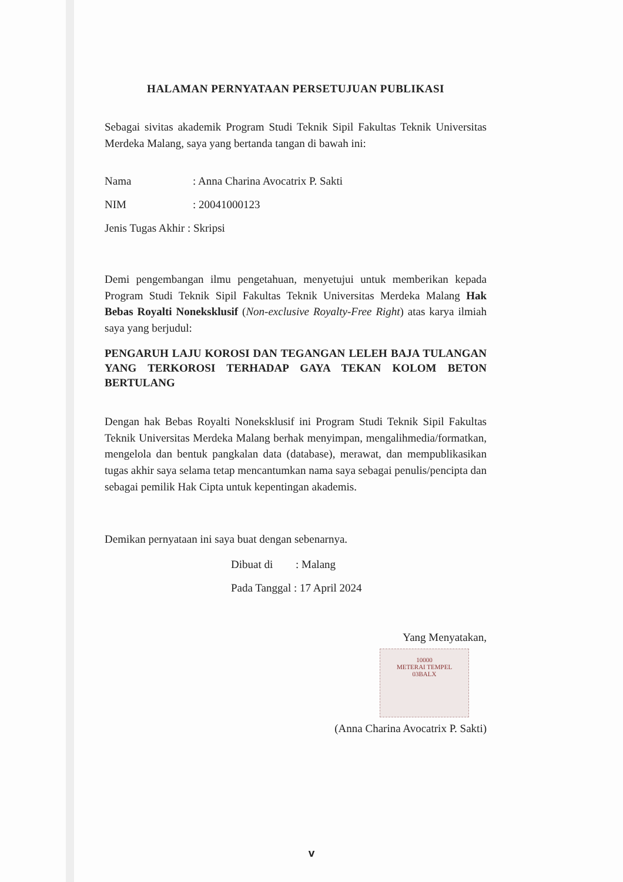HALAMAN PERNYATAAN PERSETUJUAN PUBLIKASI
Sebagai sivitas akademik Program Studi Teknik Sipil Fakultas Teknik Universitas Merdeka Malang, saya yang bertanda tangan di bawah ini:
Nama: Anna Charina Avocatrix P. Sakti
NIM: 20041000123
Jenis Tugas Akhir : Skripsi
Demi pengembangan ilmu pengetahuan, menyetujui untuk memberikan kepada Program Studi Teknik Sipil Fakultas Teknik Universitas Merdeka Malang Hak Bebas Royalti Noneksklusif (Non-exclusive Royalty-Free Right) atas karya ilmiah saya yang berjudul:
PENGARUH LAJU KOROSI DAN TEGANGAN LELEH BAJA TULANGAN YANG TERKOROSI TERHADAP GAYA TEKAN KOLOM BETON BERTULANG
Dengan hak Bebas Royalti Noneksklusif ini Program Studi Teknik Sipil Fakultas Teknik Universitas Merdeka Malang berhak menyimpan, mengalihmedia/formatkan, mengelola dan bentuk pangkalan data (database), merawat, dan mempublikasikan tugas akhir saya selama tetap mencantumkan nama saya sebagai penulis/pencipta dan sebagai pemilik Hak Cipta untuk kepentingan akademis.
Demikan pernyataan ini saya buat dengan sebenarnya.
Dibuat di: Malang
Pada Tanggal : 17 April 2024
Yang Menyatakan,
10000
METERAI TEMPEL
03BALX
(Anna Charina Avocatrix P. Sakti)
v